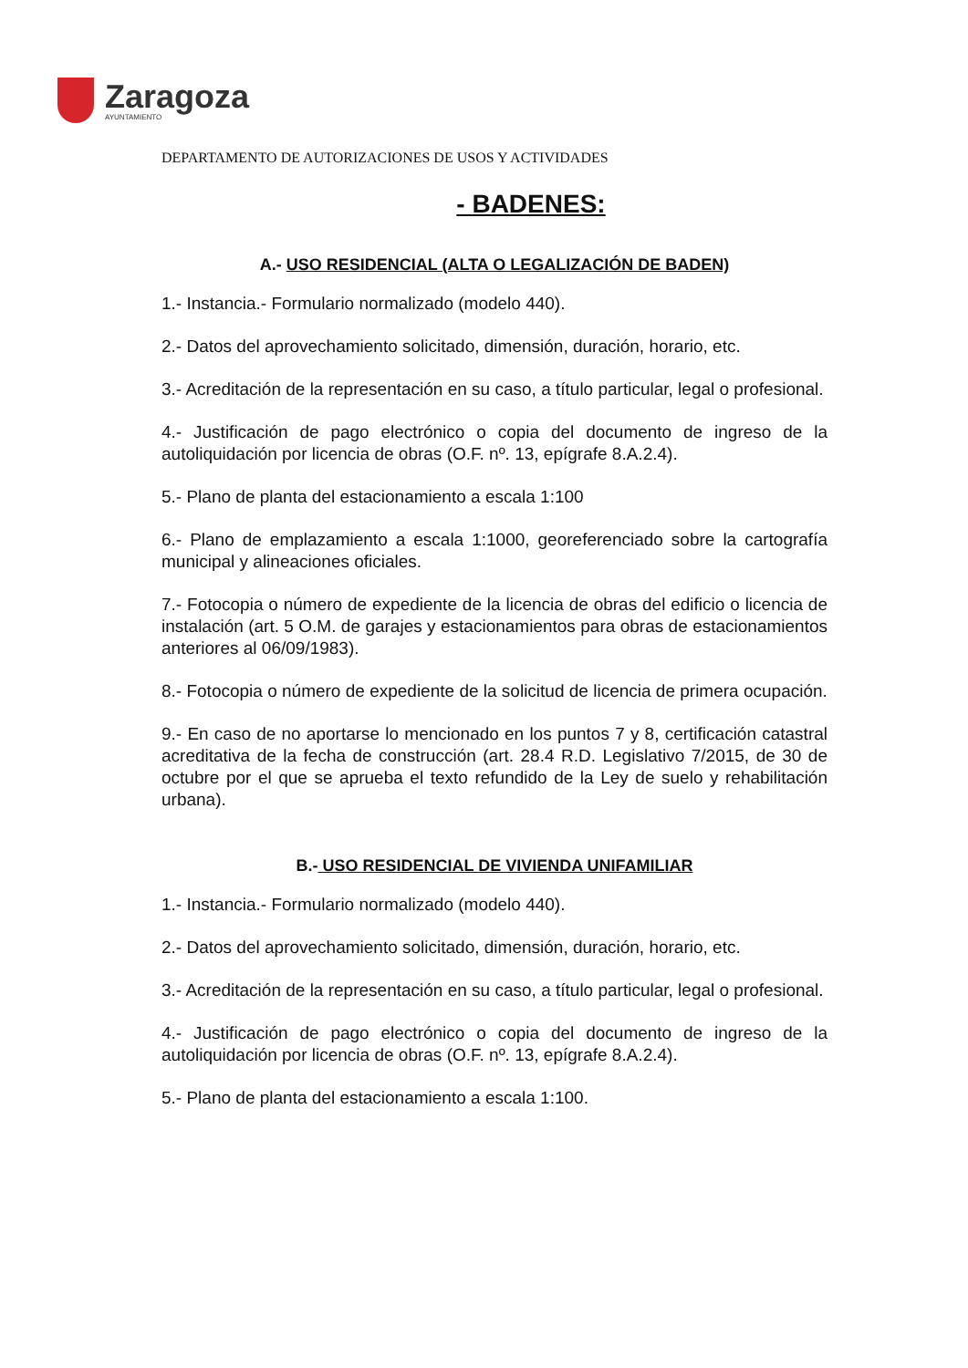Zaragoza
AYUNTAMIENTO
DEPARTAMENTO DE AUTORIZACIONES DE USOS Y ACTIVIDADES
- BADENES:
A.- USO RESIDENCIAL (ALTA O LEGALIZACIÓN DE BADEN)
1.- Instancia.- Formulario normalizado (modelo 440).
2.- Datos del aprovechamiento solicitado, dimensión, duración, horario, etc.
3.- Acreditación de la representación en su caso, a título particular, legal o profesional.
4.- Justificación de pago electrónico o copia del documento de ingreso de la autoliquidación por licencia de obras (O.F. nº. 13, epígrafe 8.A.2.4).
5.- Plano de planta del estacionamiento a escala 1:100
6.- Plano de emplazamiento a escala 1:1000, georeferenciado sobre la cartografía municipal y alineaciones oficiales.
7.- Fotocopia o número de expediente de la licencia de obras del edificio o licencia de instalación (art. 5 O.M. de garajes y estacionamientos para obras de estacionamientos anteriores al 06/09/1983).
8.- Fotocopia o número de expediente de la solicitud de licencia de primera ocupación.
9.- En caso de no aportarse lo mencionado en los puntos 7 y 8, certificación catastral acreditativa de la fecha de construcción (art. 28.4 R.D. Legislativo 7/2015, de 30 de octubre por el que se aprueba el texto refundido de la Ley de suelo y rehabilitación urbana).
B.- USO RESIDENCIAL DE VIVIENDA UNIFAMILIAR
1.- Instancia.- Formulario normalizado (modelo 440).
2.- Datos del aprovechamiento solicitado, dimensión, duración, horario, etc.
3.- Acreditación de la representación en su caso, a título particular, legal o profesional.
4.- Justificación de pago electrónico o copia del documento de ingreso de la autoliquidación por licencia de obras (O.F. nº. 13, epígrafe 8.A.2.4).
5.- Plano de planta del estacionamiento a escala 1:100.